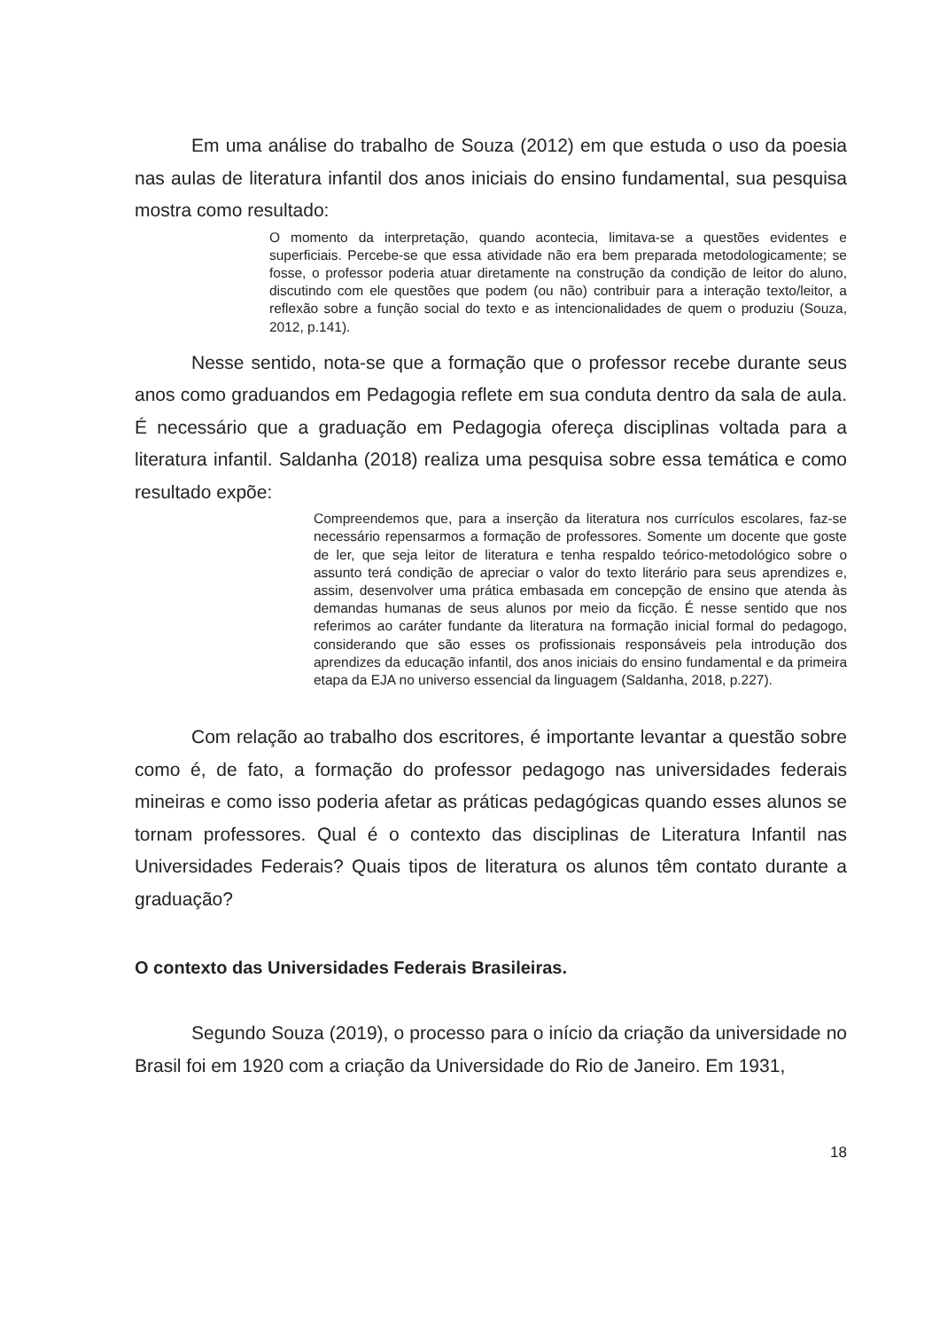Em uma análise do trabalho de Souza (2012) em que estuda o uso da poesia nas aulas de literatura infantil dos anos iniciais do ensino fundamental, sua pesquisa mostra como resultado:
O momento da interpretação, quando acontecia, limitava-se a questões evidentes e superficiais. Percebe-se que essa atividade não era bem preparada metodologicamente; se fosse, o professor poderia atuar diretamente na construção da condição de leitor do aluno, discutindo com ele questões que podem (ou não) contribuir para a interação texto/leitor, a reflexão sobre a função social do texto e as intencionalidades de quem o produziu (Souza, 2012, p.141).
Nesse sentido, nota-se que a formação que o professor recebe durante seus anos como graduandos em Pedagogia reflete em sua conduta dentro da sala de aula. É necessário que a graduação em Pedagogia ofereça disciplinas voltada para a literatura infantil. Saldanha (2018) realiza uma pesquisa sobre essa temática e como resultado expõe:
Compreendemos que, para a inserção da literatura nos currículos escolares, faz-se necessário repensarmos a formação de professores. Somente um docente que goste de ler, que seja leitor de literatura e tenha respaldo teórico-metodológico sobre o assunto terá condição de apreciar o valor do texto literário para seus aprendizes e, assim, desenvolver uma prática embasada em concepção de ensino que atenda às demandas humanas de seus alunos por meio da ficção. É nesse sentido que nos referimos ao caráter fundante da literatura na formação inicial formal do pedagogo, considerando que são esses os profissionais responsáveis pela introdução dos aprendizes da educação infantil, dos anos iniciais do ensino fundamental e da primeira etapa da EJA no universo essencial da linguagem (Saldanha, 2018, p.227).
Com relação ao trabalho dos escritores, é importante levantar a questão sobre como é, de fato, a formação do professor pedagogo nas universidades federais mineiras e como isso poderia afetar as práticas pedagógicas quando esses alunos se tornam professores. Qual é o contexto das disciplinas de Literatura Infantil nas Universidades Federais? Quais tipos de literatura os alunos têm contato durante a graduação?
O contexto das Universidades Federais Brasileiras.
Segundo Souza (2019), o processo para o início da criação da universidade no Brasil foi em 1920 com a criação da Universidade do Rio de Janeiro. Em 1931,
18